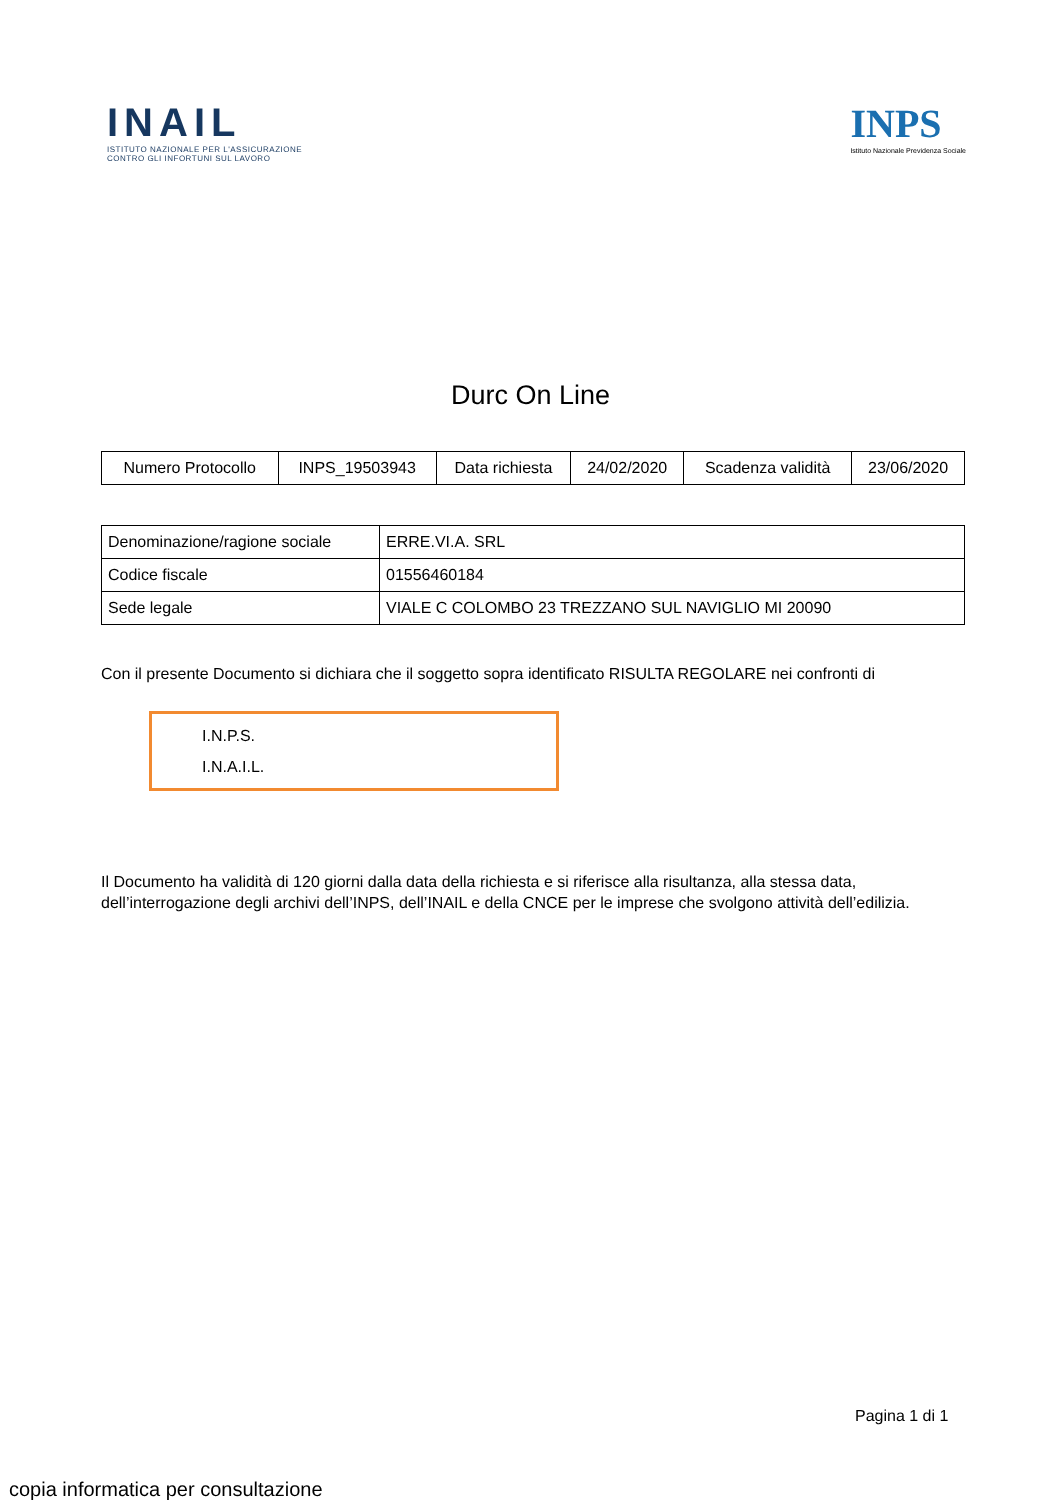INAIL
ISTITUTO NAZIONALE PER L'ASSICURAZIONE
CONTRO GLI INFORTUNI SUL LAVORO
INPS
Istituto Nazionale Previdenza Sociale
Durc On Line
| Numero Protocollo | INPS_19503943 | Data richiesta | 24/02/2020 | Scadenza validità | 23/06/2020 |
| Denominazione/ragione sociale | ERRE.VI.A. SRL |
| Codice fiscale | 01556460184 |
| Sede legale | VIALE C COLOMBO 23 TREZZANO SUL NAVIGLIO MI 20090 |
Con il presente Documento si dichiara che il soggetto sopra identificato RISULTA REGOLARE nei confronti di
I.N.P.S.
I.N.A.I.L.
Il Documento ha validità di 120 giorni dalla data della richiesta e si riferisce alla risultanza, alla stessa data,
dell’interrogazione degli archivi dell’INPS, dell’INAIL e della CNCE per le imprese che svolgono attività dell’edilizia.
Pagina 1 di 1
copia informatica per consultazione